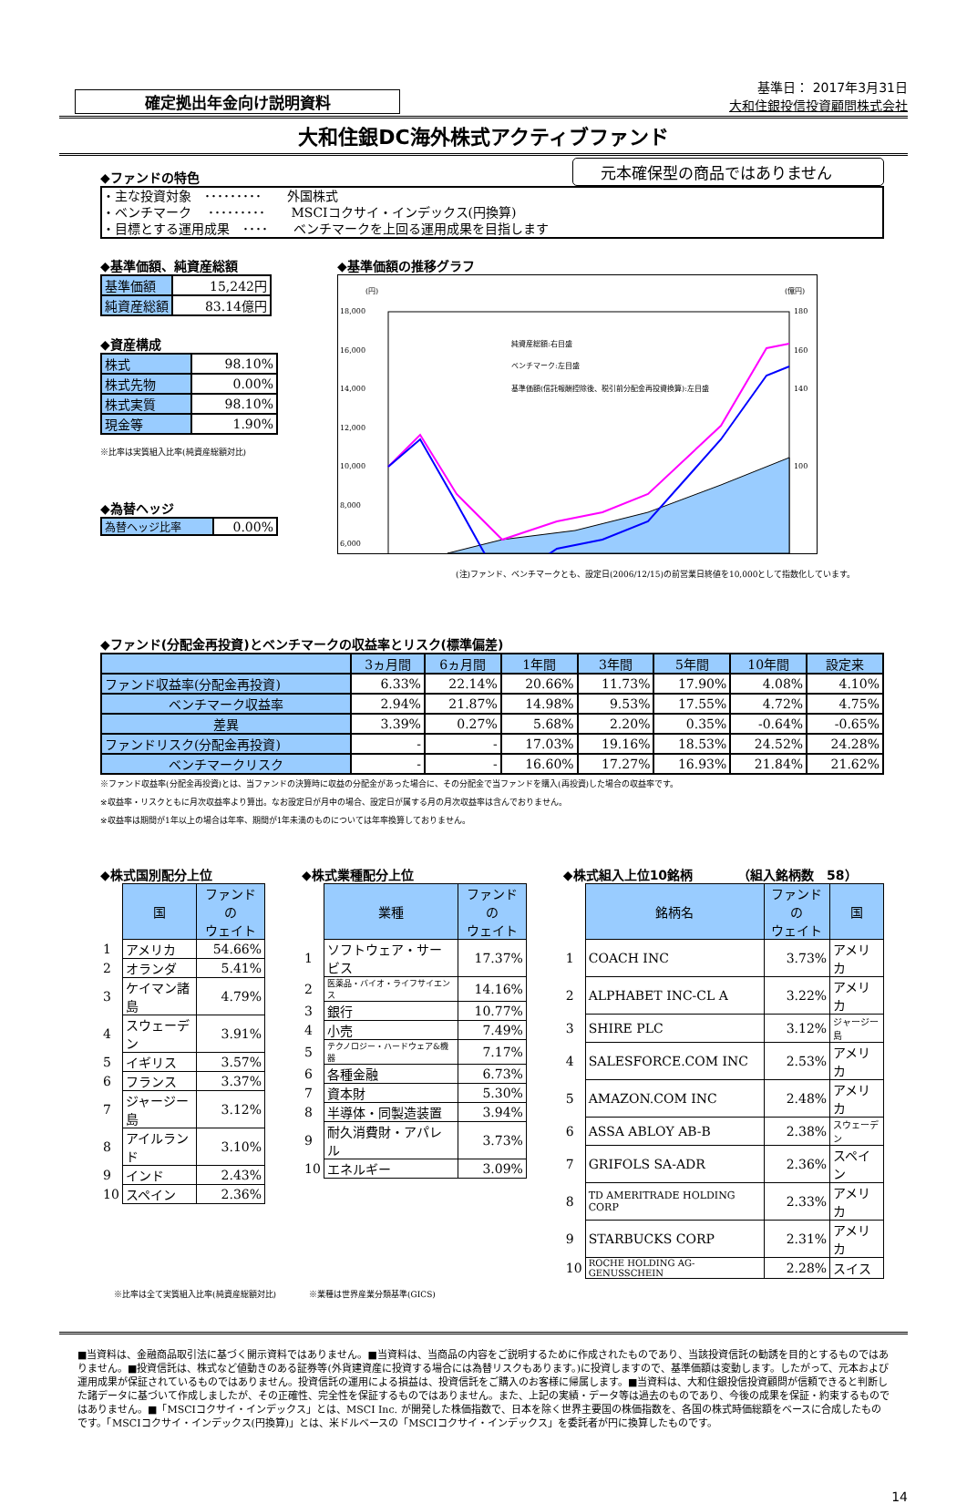確定拠出年金向け説明資料
基準日： 2017年3月31日
大和住銀投信投資顧問株式会社
大和住銀DC海外株式アクティブファンド
◆ファンドの特色
元本確保型の商品ではありません
・主な投資対象　･････････　　外国株式
・ベンチマーク　 ･････････　　MSCIコクサイ・インデックス(円換算)
・目標とする運用成果　････　　ベンチマークを上回る運用成果を目指します
◆基準価額、純資産総額
| 基準価額 | 15,242円 |
| 純資産総額 | 83.14億円 |
◆資産構成
| 株式 | 98.10% |
| 株式先物 | 0.00% |
| 株式実質 | 98.10% |
| 現金等 | 1.90% |
※比率は実質組入比率(純資産総額対比)
◆為替ヘッジ
| 為替ヘッジ比率 | 0.00% |
◆基準価額の推移グラフ
(円)
(億円)
18,000
16,000
14,000
12,000
10,000
8,000
6,000
180
160
140
100
純資産総額:右目盛
ベンチマーク:左目盛
基準価額(信託報酬控除後、税引前分配金再投資換算):左目盛
(注)ファンド、ベンチマークとも、設定日(2006/12/15)の前営業日終値を10,000として指数化しています。
◆ファンド(分配金再投資)とベンチマークの収益率とリスク(標準偏差)
| | 3ヵ月間 | 6ヵ月間 | 1年間 | 3年間 | 5年間 | 10年間 | 設定来 |
| --- | --- | --- | --- | --- | --- | --- | --- |
| ファンド収益率(分配金再投資) | 6.33% | 22.14% | 20.66% | 11.73% | 17.90% | 4.08% | 4.10% |
| ベンチマーク収益率 | 2.94% | 21.87% | 14.98% | 9.53% | 17.55% | 4.72% | 4.75% |
| 差異 | 3.39% | 0.27% | 5.68% | 2.20% | 0.35% | -0.64% | -0.65% |
| ファンドリスク(分配金再投資) | - | - | 17.03% | 19.16% | 18.53% | 24.52% | 24.28% |
| ベンチマークリスク | - | - | 16.60% | 17.27% | 16.93% | 21.84% | 21.62% |
※ファンド収益率(分配金再投資)とは、当ファンドの決算時に収益の分配金があった場合に、その分配金で当ファンドを購入(再投資)した場合の収益率です。
※収益率・リスクともに月次収益率より算出。なお設定日が月中の場合、設定日が属する月の月次収益率は含んでおりません。
※収益率は期間が1年以上の場合は年率、期間が1年未満のものについては年率換算しておりません。
◆株式国別配分上位
| | 国 | ファンドの ウェイト |
| --- | --- | --- |
| 1 | アメリカ | 54.66% |
| 2 | オランダ | 5.41% |
| 3 | ケイマン諸島 | 4.79% |
| 4 | スウェーデン | 3.91% |
| 5 | イギリス | 3.57% |
| 6 | フランス | 3.37% |
| 7 | ジャージー島 | 3.12% |
| 8 | アイルランド | 3.10% |
| 9 | インド | 2.43% |
| 10 | スペイン | 2.36% |
◆株式業種配分上位
| | 業種 | ファンドの ウェイト |
| --- | --- | --- |
| 1 | ソフトウェア・サービス | 17.37% |
| 2 | 医薬品・バイオ・ライフサイエンス | 14.16% |
| 3 | 銀行 | 10.77% |
| 4 | 小売 | 7.49% |
| 5 | テクノロジー・ハードウェア&機器 | 7.17% |
| 6 | 各種金融 | 6.73% |
| 7 | 資本財 | 5.30% |
| 8 | 半導体・同製造装置 | 3.94% |
| 9 | 耐久消費財・アパレル | 3.73% |
| 10 | エネルギー | 3.09% |
◆株式組入上位10銘柄　　　　（組入銘柄数　58）
| | 銘柄名 | ファンドの ウェイト | 国 |
| --- | --- | --- | --- |
| 1 | COACH INC | 3.73% | アメリカ |
| 2 | ALPHABET INC-CL A | 3.22% | アメリカ |
| 3 | SHIRE PLC | 3.12% | ジャージー島 |
| 4 | SALESFORCE.COM INC | 2.53% | アメリカ |
| 5 | AMAZON.COM INC | 2.48% | アメリカ |
| 6 | ASSA ABLOY AB-B | 2.38% | スウェーデン |
| 7 | GRIFOLS SA-ADR | 2.36% | スペイン |
| 8 | TD AMERITRADE HOLDING CORP | 2.33% | アメリカ |
| 9 | STARBUCKS CORP | 2.31% | アメリカ |
| 10 | ROCHE HOLDING AG-GENUSSCHEIN | 2.28% | スイス |
※比率は全て実質組入比率(純資産総額対比)　　　　※業種は世界産業分類基準(GICS)
■当資料は、金融商品取引法に基づく開示資料ではありません。■当資料は、当商品の内容をご説明するために作成されたものであり、当該投資信託の勧誘を目的とするものではありません。■投資信託は、株式など値動きのある証券等(外貨建資産に投資する場合には為替リスクもあります。)に投資しますので、基準価額は変動します。したがって、元本および運用成果が保証されているものではありません。投資信託の運用による損益は、投資信託をご購入のお客様に帰属します。■当資料は、大和住銀投信投資顧問が信頼できると判断した諸データに基づいて作成しましたが、その正確性、完全性を保証するものではありません。また、上記の実績・データ等は過去のものであり、今後の成果を保証・約束するものではありません。■「MSCIコクサイ・インデックス」とは、MSCI Inc. が開発した株価指数で、日本を除く世界主要国の株価指数を、各国の株式時価総額をベースに合成したものです。「MSCIコクサイ・インデックス(円換算)」とは、米ドルベースの「MSCIコクサイ・インデックス」を委託者が円に換算したものです。
14